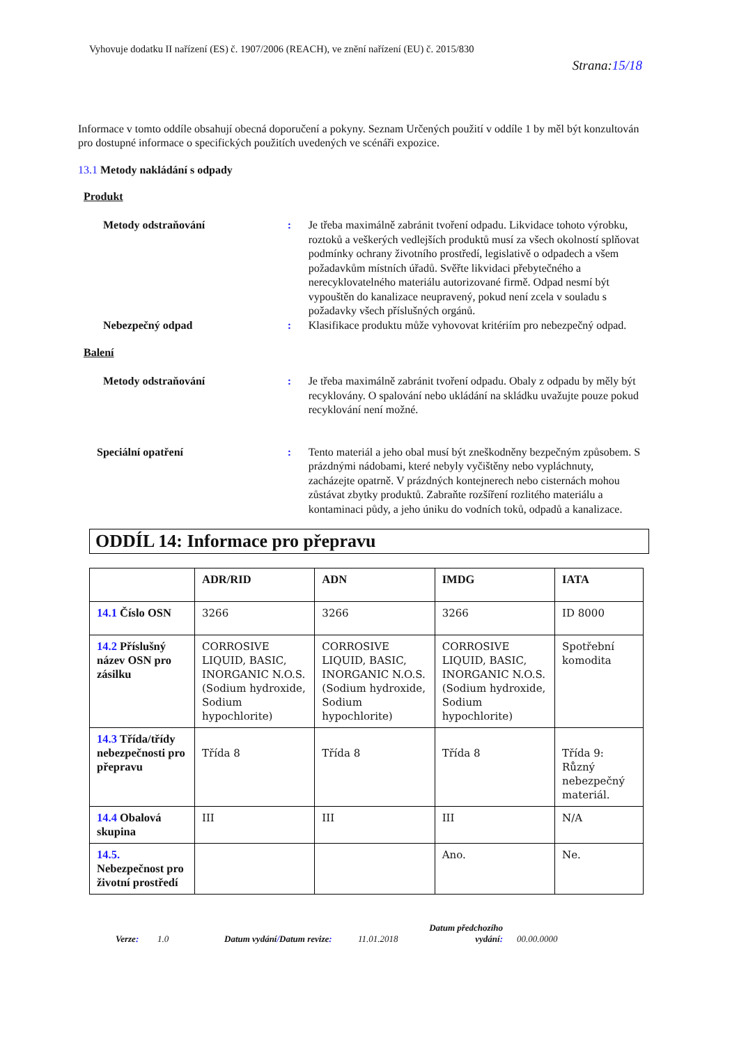Vyhovuje dodatku II nařízení (ES) č. 1907/2006 (REACH), ve znění nařízení (EU) č. 2015/830
Strana:15/18
Informace v tomto oddíle obsahují obecná doporučení a pokyny. Seznam Určených použití v oddíle 1 by měl být konzultován pro dostupné informace o specifických použitích uvedených ve scénáři expozice.
13.1 Metody nakládání s odpady
Produkt
Metody odstraňování : Je třeba maximálně zabránit tvoření odpadu. Likvidace tohoto výrobku, roztoků a veškerých vedlejších produktů musí za všech okolností splňovat podmínky ochrany životního prostředí, legislativě o odpadech a všem požadavkům místních úřadů. Svěřte likvidaci přebytečného a nerecyklovatelného materiálu autorizované firmě. Odpad nesmí být vypouštěn do kanalizace neupravený, pokud není zcela v souladu s požadavky všech příslušných orgánů.
Nebezpečný odpad : Klasifikace produktu může vyhovovat kritériím pro nebezpečný odpad.
Balení
Metody odstraňování : Je třeba maximálně zabránit tvoření odpadu. Obaly z odpadu by měly být recyklovány. O spalování nebo ukládání na skládku uvažujte pouze pokud recyklování není možné.
Speciální opatření : Tento materiál a jeho obal musí být zneškodněny bezpečným způsobem. S prázdnými nádobami, které nebyly vyčištěny nebo vypláchnuty, zacházejte opatrně. V prázdných kontejnerech nebo cisternách mohou zůstávat zbytky produktů. Zabraňte rozšíření rozlitého materiálu a kontaminaci půdy, a jeho úniku do vodních toků, odpadů a kanalizace.
ODDÍL 14: Informace pro přepravu
| | ADR/RID | ADN | IMDG | IATA |
| --- | --- | --- | --- | --- |
| 14.1 Číslo OSN | 3266 | 3266 | 3266 | ID 8000 |
| 14.2 Příslušný název OSN pro zásilku | CORROSIVE LIQUID, BASIC, INORGANIC N.O.S.(Sodium hydroxide, Sodium hypochlorite) | CORROSIVE LIQUID, BASIC, INORGANIC N.O.S.(Sodium hydroxide, Sodium hypochlorite) | CORROSIVE LIQUID, BASIC, INORGANIC N.O.S.(Sodium hydroxide, Sodium hypochlorite) | Spotřební komodita |
| 14.3 Třída/třídy nebezpečnosti pro přepravu | Třída 8 | Třída 8 | Třída 8 | Třída 9: Různý nebezpečný materiál. |
| 14.4 Obalová skupina | III | III | III | N/A |
| 14.5. Nebezpečnost pro životní prostředí | | | Ano. | Ne. |
Verze:
1.0
Datum vydání/Datum revize:
11.01.2018
Datum předchozího vydání:
00.00.0000